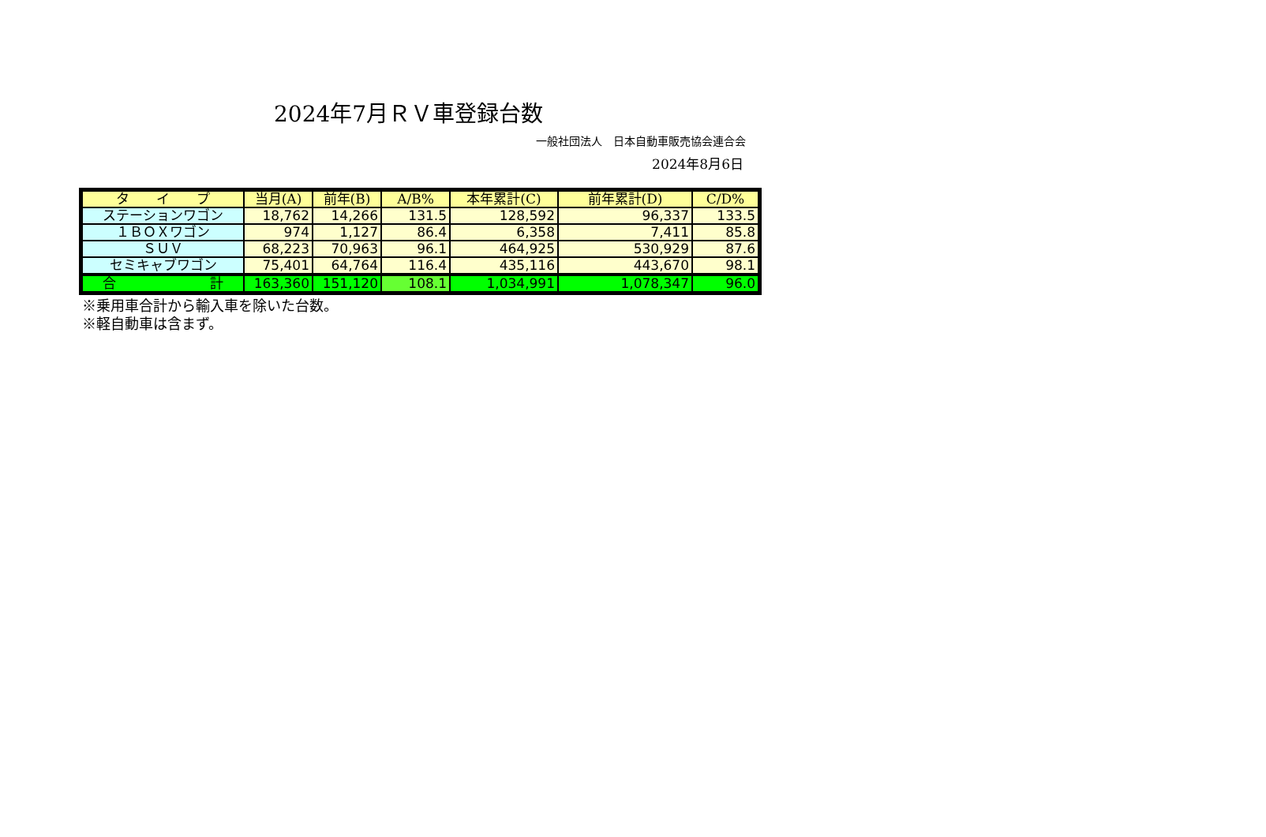2024年7月ＲＶ車登録台数
一般社団法人　日本自動車販売協会連合会
2024年8月6日
| タ イ プ | 当月(A) | 前年(B) | A/B% | 本年累計(C) | 前年累計(D) | C/D% |
| --- | --- | --- | --- | --- | --- | --- |
| ステーションワゴン | 18,762 | 14,266 | 131.5 | 128,592 | 96,337 | 133.5 |
| １ＢＯＸワゴン | 974 | 1,127 | 86.4 | 6,358 | 7,411 | 85.8 |
| ＳＵＶ | 68,223 | 70,963 | 96.1 | 464,925 | 530,929 | 87.6 |
| セミキャブワゴン | 75,401 | 64,764 | 116.4 | 435,116 | 443,670 | 98.1 |
| 合 計 | 163,360 | 151,120 | 108.1 | 1,034,991 | 1,078,347 | 96.0 |
※乗用車合計から輸入車を除いた台数。
※軽自動車は含まず。